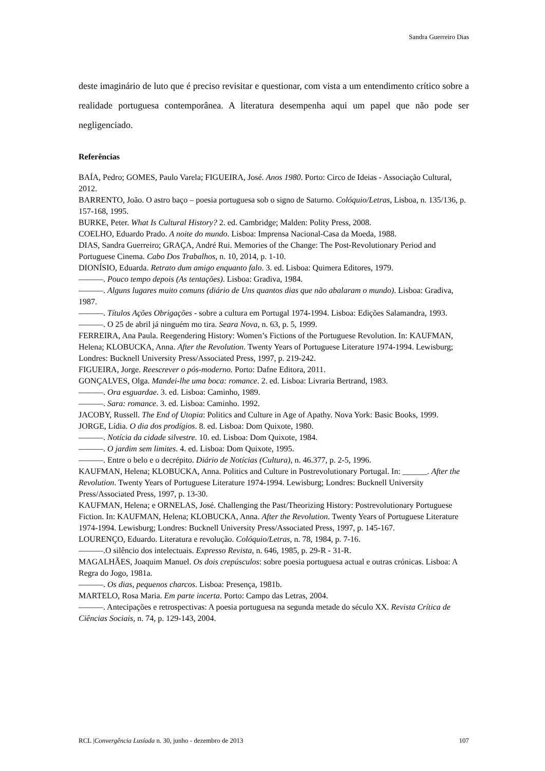Sandra Guerreiro Dias
deste imaginário de luto que é preciso revisitar e questionar, com vista a um entendimento crítico sobre a realidade portuguesa contemporânea. A literatura desempenha aqui um papel que não pode ser negligenciado.
Referências
BAÍA, Pedro; GOMES, Paulo Varela; FIGUEIRA, José. Anos 1980. Porto: Circo de Ideias - Associação Cultural, 2012.
BARRENTO, João. O astro baço – poesia portuguesa sob o signo de Saturno. Colóquio/Letras, Lisboa, n. 135/136, p. 157-168, 1995.
BURKE, Peter. What Is Cultural History? 2. ed. Cambridge; Malden: Polity Press, 2008.
COELHO, Eduardo Prado. A noite do mundo. Lisboa: Imprensa Nacional-Casa da Moeda, 1988.
DIAS, Sandra Guerreiro; GRAÇA, André Rui. Memories of the Change: The Post-Revolutionary Period and Portuguese Cinema. Cabo Dos Trabalhos, n. 10, 2014, p. 1-10.
DIONÍSIO, Eduarda. Retrato dum amigo enquanto falo. 3. ed. Lisboa: Quimera Editores, 1979.
———. Pouco tempo depois (As tentações). Lisboa: Gradiva, 1984.
———. Alguns lugares muito comuns (diário de Uns quantos dias que não abalaram o mundo). Lisboa: Gradiva, 1987.
———. Títulos Ações Obrigações - sobre a cultura em Portugal 1974-1994. Lisboa: Edições Salamandra, 1993.
———. O 25 de abril já ninguém mo tira. Seara Nova, n. 63, p. 5, 1999.
FERREIRA, Ana Paula. Reegendering History: Women’s Fictions of the Portuguese Revolution. In: KAUFMAN, Helena; KLOBUCKA, Anna. After the Revolution. Twenty Years of Portuguese Literature 1974-1994. Lewisburg; Londres: Bucknell University Press/Associated Press, 1997, p. 219-242.
FIGUEIRA, Jorge. Reescrever o pós-moderno. Porto: Dafne Editora, 2011.
GONÇALVES, Olga. Mandei-lhe uma boca: romance. 2. ed. Lisboa: Livraria Bertrand, 1983.
———. Ora esguardae. 3. ed. Lisboa: Caminho, 1989.
———. Sara: romance. 3. ed. Lisboa: Caminho. 1992.
JACOBY, Russell. The End of Utopia: Politics and Culture in Age of Apathy. Nova York: Basic Books, 1999.
JORGE, Lídia. O dia dos prodígios. 8. ed. Lisboa: Dom Quixote, 1980.
———. Notícia da cidade silvestre. 10. ed. Lisboa: Dom Quixote, 1984.
———. O jardim sem limites. 4. ed. Lisboa: Dom Quixote, 1995.
———. Entre o belo e o decrépito. Diário de Notícias (Cultura), n. 46.377, p. 2-5, 1996.
KAUFMAN, Helena; KLOBUCKA, Anna. Politics and Culture in Postrevolutionary Portugal. In: ______. After the Revolution. Twenty Years of Portuguese Literature 1974-1994. Lewisburg; Londres: Bucknell University Press/Associated Press, 1997, p. 13-30.
KAUFMAN, Helena; e ORNELAS, José. Challenging the Past/Theorizing History: Postrevolutionary Portuguese Fiction. In: KAUFMAN, Helena; KLOBUCKA, Anna. After the Revolution. Twenty Years of Portuguese Literature 1974-1994. Lewisburg; Londres: Bucknell University Press/Associated Press, 1997, p. 145-167.
LOURENÇO, Eduardo. Literatura e revolução. Colóquio/Letras, n. 78, 1984, p. 7-16.
———.O silêncio dos intelectuais. Expresso Revista, n. 646, 1985, p. 29-R - 31-R.
MAGALHÃES, Joaquim Manuel. Os dois crepúsculos: sobre poesia portuguesa actual e outras crónicas. Lisboa: A Regra do Jogo, 1981a.
———. Os dias, pequenos charcos. Lisboa: Presença, 1981b.
MARTELO, Rosa Maria. Em parte incerta. Porto: Campo das Letras, 2004.
———. Antecipações e retrospectivas: A poesia portuguesa na segunda metade do século XX. Revista Crítica de Ciências Sociais, n. 74, p. 129-143, 2004.
RCL |Convergência Lusíada n. 30, junho - dezembro de 2013 107